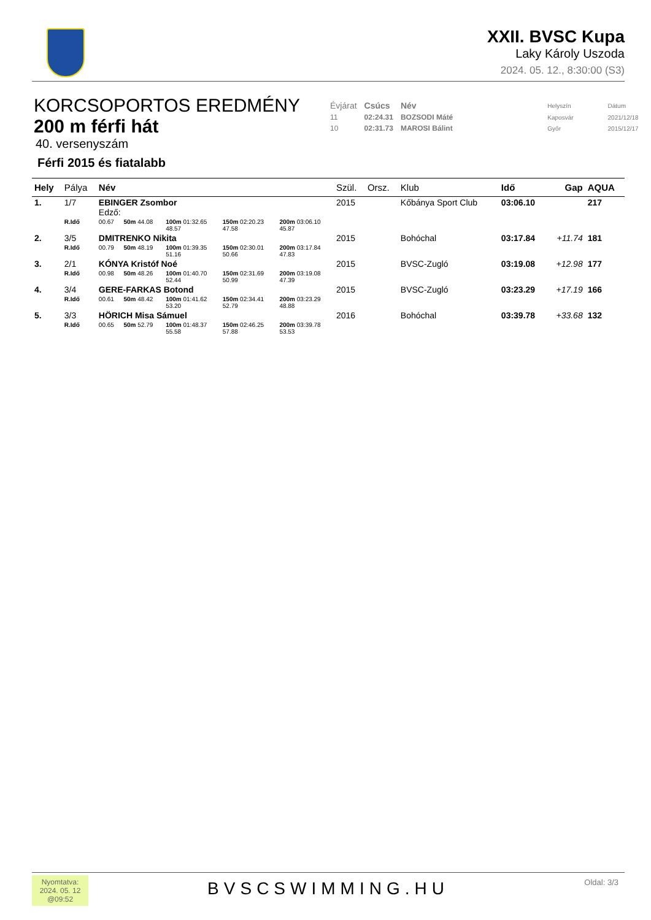XXII. BVSC Kupa
Laky Károly Uszoda
2024. 05. 12., 8:30:00 (S3)
KORCSOPORTOS EREDMÉNY
200 m férfi hát
40. versenyszám
Férfi 2015 és fiatalabb
| Évjárat | Csúcs | Név | | Helyszín | Dátum |
| --- | --- | --- | --- | --- | --- |
| 11 | 02:24.31 | BOZSODI Máté | | Kaposvár | 2021/12/18 |
| 10 | 02:31.73 | MAROSI Bálint | | Győr | 2015/12/17 |
| Hely | Pálya | Név | | | | | Szül. | Orsz. | Klub | Idő | Gap | AQUA |
| --- | --- | --- | --- | --- | --- | --- | --- | --- | --- | --- | --- | --- |
| 1. | 1/7 | EBINGER Zsombor Edző: | | | | | 2015 | | Kőbánya Sport Club | 03:06.10 | | 217 |
| | R.Idő | 00.67 | 50m 44.08 | 100m 01:32.65 48.57 | 150m 02:20.23 47.58 | 200m 03:06.10 45.87 | | | | | | |
| 2. | 3/5 | DMITRENKO Nikita | | | | | 2015 | | Bohóchal | 03:17.84 | +11.74 | 181 |
| | R.Idő | 00.79 | 50m 48.19 | 100m 01:39.35 51.16 | 150m 02:30.01 50.66 | 200m 03:17.84 47.83 | | | | | | |
| 3. | 2/1 | KÓNYA Kristóf Noé | | | | | 2015 | | BVSC-Zugló | 03:19.08 | +12.98 | 177 |
| | R.Idő | 00.98 | 50m 48.26 | 100m 01:40.70 52.44 | 150m 02:31.69 50.99 | 200m 03:19.08 47.39 | | | | | | |
| 4. | 3/4 | GERE-FARKAS Botond | | | | | 2015 | | BVSC-Zugló | 03:23.29 | +17.19 | 166 |
| | R.Idő | 00.61 | 50m 48.42 | 100m 01:41.62 53.20 | 150m 02:34.41 52.79 | 200m 03:23.29 48.88 | | | | | | |
| 5. | 3/3 | HÖRICH Misa Sámuel | | | | | 2016 | | Bohóchal | 03:39.78 | +33.68 | 132 |
| | R.Idő | 00.65 | 50m 52.79 | 100m 01:48.37 55.58 | 150m 02:46.25 57.88 | 200m 03:39.78 53.53 | | | | | | |
Nyomtatva:
2024. 05. 12
@09:52
BVSCSWIMMING.HU
Oldal: 3/3